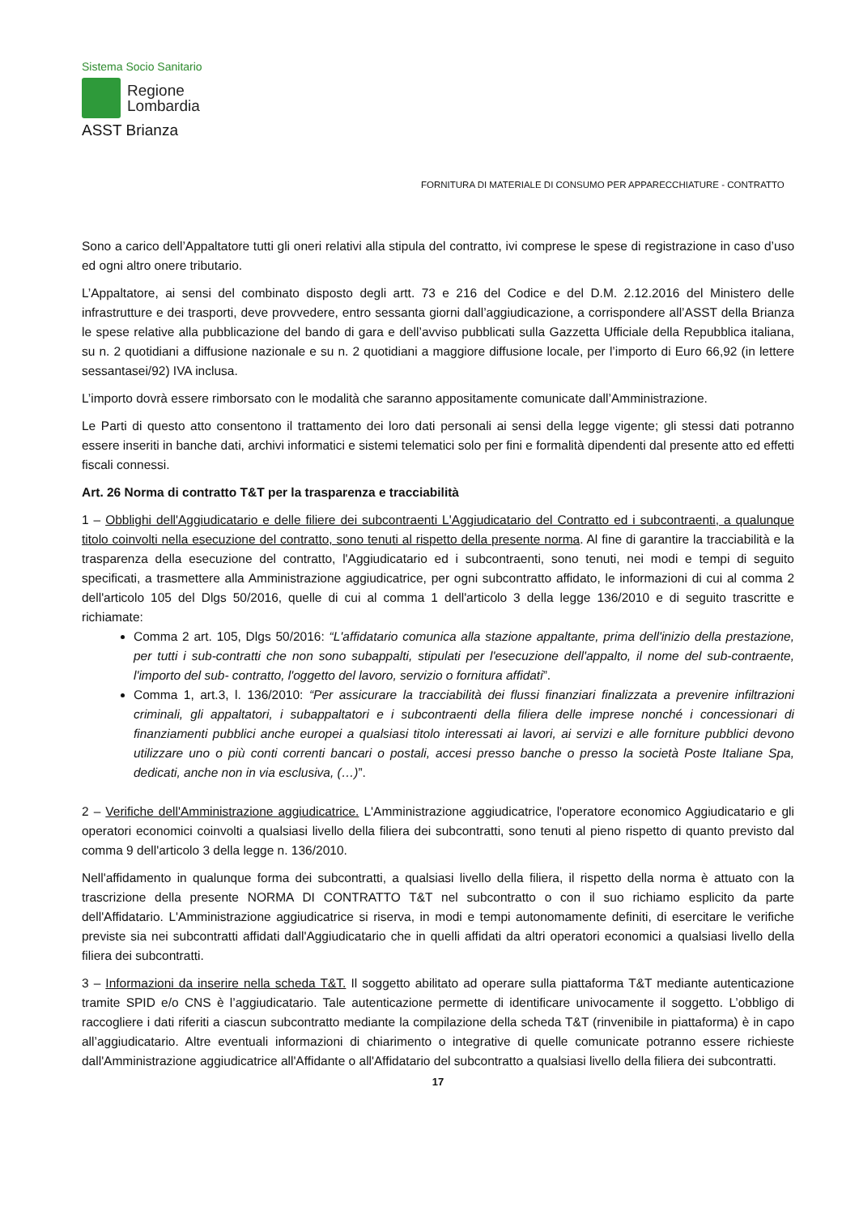Sistema Socio Sanitario
Regione
Lombardia
ASST Brianza
FORNITURA DI MATERIALE DI CONSUMO PER APPARECCHIATURE - CONTRATTO
Sono a carico dell’Appaltatore tutti gli oneri relativi alla stipula del contratto, ivi comprese le spese di registrazione in caso d’uso ed ogni altro onere tributario.
L’Appaltatore, ai sensi del combinato disposto degli artt. 73 e 216 del Codice e del D.M. 2.12.2016 del Ministero delle infrastrutture e dei trasporti, deve provvedere, entro sessanta giorni dall’aggiudicazione, a corrispondere all’ASST della Brianza le spese relative alla pubblicazione del bando di gara e dell’avviso pubblicati sulla Gazzetta Ufficiale della Repubblica italiana, su n. 2 quotidiani a diffusione nazionale e su n. 2 quotidiani a maggiore diffusione locale, per l’importo di Euro 66,92 (in lettere sessantasei/92) IVA inclusa.
L’importo dovrà essere rimborsato con le modalità che saranno appositamente comunicate dall’Amministrazione.
Le Parti di questo atto consentono il trattamento dei loro dati personali ai sensi della legge vigente; gli stessi dati potranno essere inseriti in banche dati, archivi informatici e sistemi telematici solo per fini e formalità dipendenti dal presente atto ed effetti fiscali connessi.
Art. 26 Norma di contratto T&T per la trasparenza e tracciabilità
1 – Obblighi dell'Aggiudicatario e delle filiere dei subcontraenti L'Aggiudicatario del Contratto ed i subcontraenti, a qualunque titolo coinvolti nella esecuzione del contratto, sono tenuti al rispetto della presente norma. Al fine di garantire la tracciabilità e la trasparenza della esecuzione del contratto, l'Aggiudicatario ed i subcontraenti, sono tenuti, nei modi e tempi di seguito specificati, a trasmettere alla Amministrazione aggiudicatrice, per ogni subcontratto affidato, le informazioni di cui al comma 2 dell'articolo 105 del Dlgs 50/2016, quelle di cui al comma 1 dell'articolo 3 della legge 136/2010 e di seguito trascritte e richiamate:
Comma 2 art. 105, Dlgs 50/2016: “L'affidatario comunica alla stazione appaltante, prima dell'inizio della prestazione, per tutti i sub-contratti che non sono subappalti, stipulati per l'esecuzione dell'appalto, il nome del sub-contraente, l'importo del sub- contratto, l'oggetto del lavoro, servizio o fornitura affidati”.
Comma 1, art.3, l. 136/2010: “Per assicurare la tracciabilità dei flussi finanziari finalizzata a prevenire infiltrazioni criminali, gli appaltatori, i subappaltatori e i subcontraenti della filiera delle imprese nonché i concessionari di finanziamenti pubblici anche europei a qualsiasi titolo interessati ai lavori, ai servizi e alle forniture pubblici devono utilizzare uno o più conti correnti bancari o postali, accesi presso banche o presso la società Poste Italiane Spa, dedicati, anche non in via esclusiva, (…)”.
2 – Verifiche dell'Amministrazione aggiudicatrice. L'Amministrazione aggiudicatrice, l'operatore economico Aggiudicatario e gli operatori economici coinvolti a qualsiasi livello della filiera dei subcontratti, sono tenuti al pieno rispetto di quanto previsto dal comma 9 dell'articolo 3 della legge n. 136/2010.
Nell'affidamento in qualunque forma dei subcontratti, a qualsiasi livello della filiera, il rispetto della norma è attuato con la trascrizione della presente NORMA DI CONTRATTO T&T nel subcontratto o con il suo richiamo esplicito da parte dell'Affidatario. L'Amministrazione aggiudicatrice si riserva, in modi e tempi autonomamente definiti, di esercitare le verifiche previste sia nei subcontratti affidati dall'Aggiudicatario che in quelli affidati da altri operatori economici a qualsiasi livello della filiera dei subcontratti.
3 – Informazioni da inserire nella scheda T&T. Il soggetto abilitato ad operare sulla piattaforma T&T mediante autenticazione tramite SPID e/o CNS è l’aggiudicatario. Tale autenticazione permette di identificare univocamente il soggetto. L’obbligo di raccogliere i dati riferiti a ciascun subcontratto mediante la compilazione della scheda T&T (rinvenibile in piattaforma) è in capo all’aggiudicatario. Altre eventuali informazioni di chiarimento o integrative di quelle comunicate potranno essere richieste dall'Amministrazione aggiudicatrice all'Affidante o all'Affidatario del subcontratto a qualsiasi livello della filiera dei subcontratti.
17